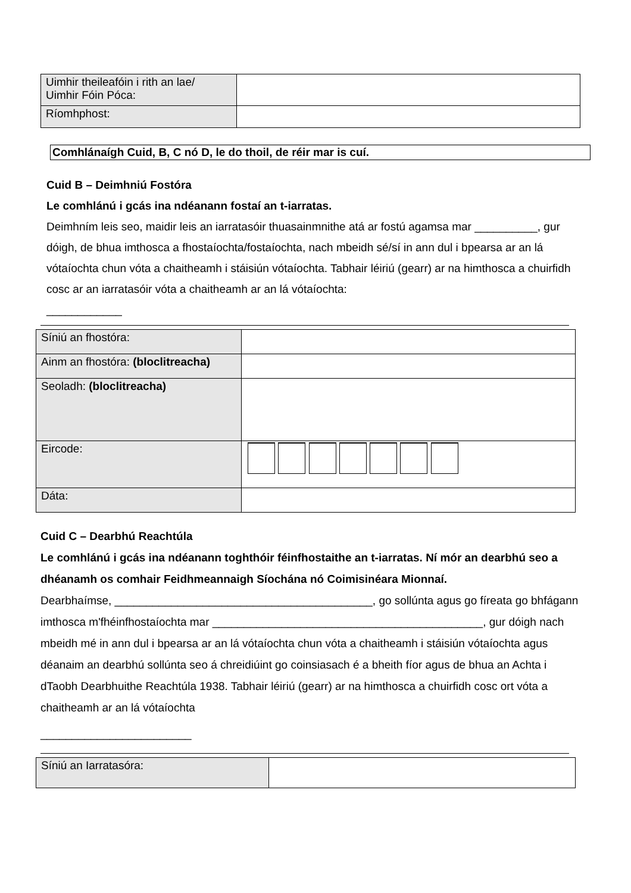| Uimhir theileafóin i rith an lae/ Uimhir Fóin Póca: | |
| Ríomhphost: | |
Comhlánaígh Cuid, B, C nó D, le do thoil, de réir mar is cuí.
Cuid B – Deimhniú Fostóra
Le comhlánú i gcás ina ndéanann fostaí an t-iarratas.
Deimhním leis seo, maidir leis an iarratasóir thuasainmnithe atá ar fostú agamsa mar __________, gur dóigh, de bhua imthosca a fhostaíochta/fostaíochta, nach mbeidh sé/sí in ann dul i bpearsa ar an lá vótaíochta chun vóta a chaitheamh i stáisiún vótaíochta. Tabhair léiriú (gearr) ar na himthosca a chuirfidh cosc ar an iarratasóir vóta a chaitheamh ar an lá vótaíochta:
____________
| Síniú an fhostóra: | |
| Ainm an fhostóra: (bloclitreacha) | |
| Seoladh: (bloclitreacha) | |
| Eircode: | |
| Dáta: | |
Cuid C – Dearbhú Reachtúla
Le comhlánú i gcás ina ndéanann toghthóir féinfhostaithe an t-iarratas. Ní mór an dearbhú seo a dhéanamh os comhair Feidhmeannaigh Síochána nó Coimisinéara Mionnaí.
Dearbhaímse, _________________________________________, go sollúnta agus go fíreata go bhfágann imthosca m'fhéinfhostaíochta mar ___________________________________________, gur dóigh nach mbeidh mé in ann dul i bpearsa ar an lá vótaíochta chun vóta a chaitheamh i stáisiún vótaíochta agus déanaim an dearbhú sollúnta seo á chreidiúint go coinsiasach é a bheith fíor agus de bhua an Achta i dTaobh Dearbhuithe Reachtúla 1938. Tabhair léiriú (gearr) ar na himthosca a chuirfidh cosc ort vóta a chaitheamh ar an lá vótaíochta
________________________
| Síniú an Iarratasóra: | |